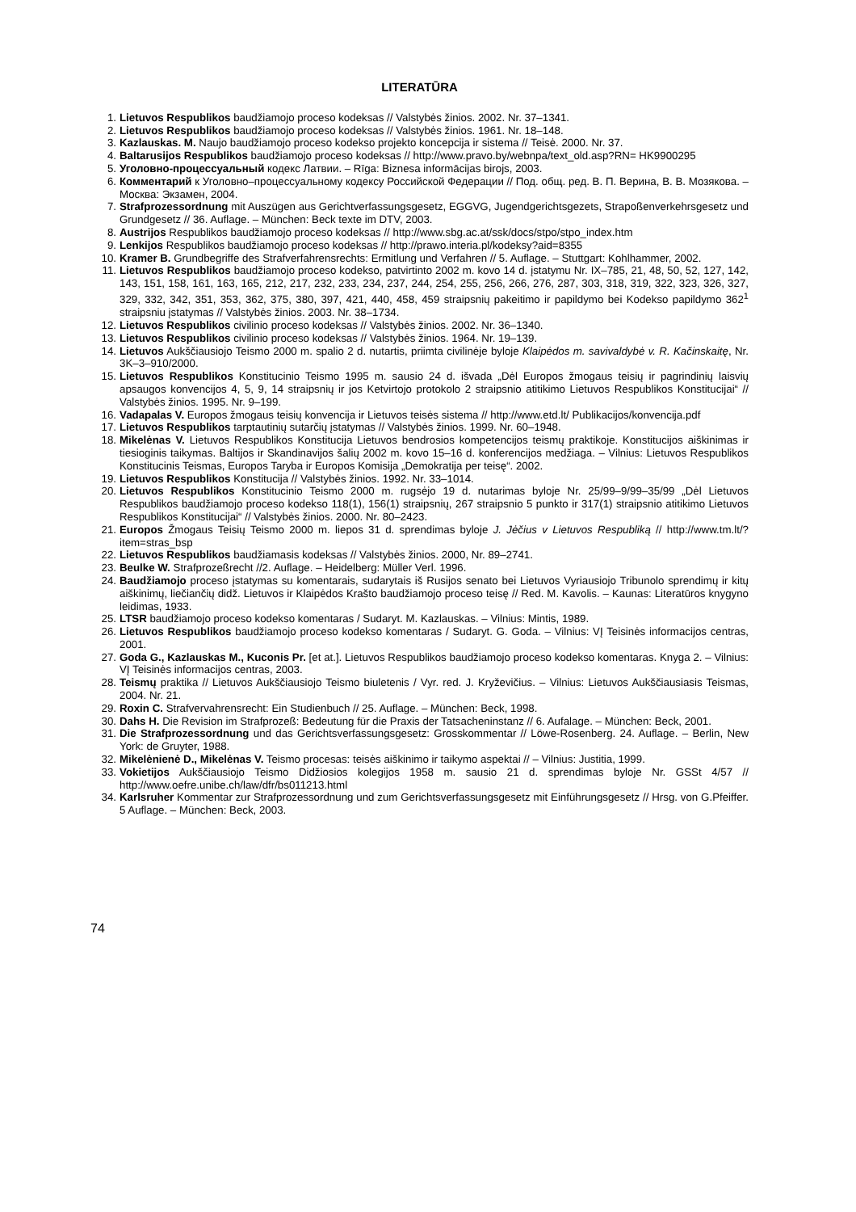LITERATŪRA
1. Lietuvos Respublikos baudžiamojo proceso kodeksas // Valstybės žinios. 2002. Nr. 37–1341.
2. Lietuvos Respublikos baudžiamojo proceso kodeksas // Valstybės žinios. 1961. Nr. 18–148.
3. Kazlauskas. M. Naujo baudžiamojo proceso kodekso projekto koncepcija ir sistema // Teisė. 2000. Nr. 37.
4. Baltarusijos Respublikos baudžiamojo proceso kodeksas // http://www.pravo.by/webnpa/text_old.asp?RN= HK9900295
5. Уголовно-процессуальный кодекс Латвии. – Rīga: Biznesa informācijas birojs, 2003.
6. Комментарий к Уголовно–процессуальному кодексу Российской Федерации // Под. общ. ред. В. П. Верина, В. В. Мозякова. – Москва: Экзамен, 2004.
7. Strafprozessordnung mit Auszügen aus Gerichtverfassungsgesetz, EGGVG, Jugendgerichtsgezets, Strapoßenverkehrsgesetz und Grundgesetz // 36. Auflage. – München: Beck texte im DTV, 2003.
8. Austrijos Respublikos baudžiamojo proceso kodeksas // http://www.sbg.ac.at/ssk/docs/stpo/stpo_index.htm
9. Lenkijos Respublikos baudžiamojo proceso kodeksas // http://prawo.interia.pl/kodeksy?aid=8355
10. Kramer B. Grundbegriffe des Strafverfahrensrechts: Ermitlung und Verfahren // 5. Auflage. – Stuttgart: Kohlhammer, 2002.
11. Lietuvos Respublikos baudžiamojo proceso kodekso, patvirtinto 2002 m. kovo 14 d. įstatymu Nr. IX–785, 21, 48, 50, 52, 127, 142, 143, 151, 158, 161, 163, 165, 212, 217, 232, 233, 234, 237, 244, 254, 255, 256, 266, 276, 287, 303, 318, 319, 322, 323, 326, 327, 329, 332, 342, 351, 353, 362, 375, 380, 397, 421, 440, 458, 459 straipsnių pakeitimo ir papildymo bei Kodekso papildymo 362<sup>1</sup> straipsniu įstatymas // Valstybės žinios. 2003. Nr. 38–1734.
12. Lietuvos Respublikos civilinio proceso kodeksas // Valstybės žinios. 2002. Nr. 36–1340.
13. Lietuvos Respublikos civilinio proceso kodeksas // Valstybės žinios. 1964. Nr. 19–139.
14. Lietuvos Aukščiausiojo Teismo 2000 m. spalio 2 d. nutartis, priimta civilinėje byloje Klaipėdos m. savivaldybė v. R. Kačinskaitę, Nr. 3K–3–910/2000.
15. Lietuvos Respublikos Konstitucinio Teismo 1995 m. sausio 24 d. išvada „Dėl Europos žmogaus teisių ir pagrindinių laisvių apsaugos konvencijos 4, 5, 9, 14 straipsnių ir jos Ketvirtojo protokolo 2 straipsnio atitikimo Lietuvos Respublikos Konstitucijai“ // Valstybės žinios. 1995. Nr. 9–199.
16. Vadapalas V. Europos žmogaus teisių konvencija ir Lietuvos teisės sistema // http://www.etd.lt/ Publikacijos/konvencija.pdf
17. Lietuvos Respublikos tarptautinių sutarčių įstatymas // Valstybės žinios. 1999. Nr. 60–1948.
18. Mikelėnas V. Lietuvos Respublikos Konstitucija Lietuvos bendrosios kompetencijos teismų praktikoje. Konstitucijos aiškinimas ir tiesioginis taikymas. Baltijos ir Skandinavijos šalių 2002 m. kovo 15–16 d. konferencijos medžiaga. – Vilnius: Lietuvos Respublikos Konstitucinis Teismas, Europos Taryba ir Europos Komisija „Demokratija per teisę“. 2002.
19. Lietuvos Respublikos Konstitucija // Valstybės žinios. 1992. Nr. 33–1014.
20. Lietuvos Respublikos Konstitucinio Teismo 2000 m. rugsėjo 19 d. nutarimas byloje Nr. 25/99–9/99–35/99 „Dėl Lietuvos Respublikos baudžiamojo proceso kodekso 118(1), 156(1) straipsnių, 267 straipsnio 5 punkto ir 317(1) straipsnio atitikimo Lietuvos Respublikos Konstitucijai“ // Valstybės žinios. 2000. Nr. 80–2423.
21. Europos Žmogaus Teisių Teismo 2000 m. liepos 31 d. sprendimas byloje J. Jėčius v Lietuvos Respubliką // http://www.tm.lt/?item=stras_bsp
22. Lietuvos Respublikos baudžiamasis kodeksas // Valstybės žinios. 2000, Nr. 89–2741.
23. Beulke W. Strafprozeßrecht //2. Auflage. – Heidelberg: Müller Verl. 1996.
24. Baudžiamojo proceso įstatymas su komentarais, sudarytais iš Rusijos senato bei Lietuvos Vyriausiojo Tribunolo sprendimų ir kitų aiškinimų, liečiančių didž. Lietuvos ir Klaipėdos Krašto baudžiamojo proceso teisę // Red. M. Kavolis. – Kaunas: Literatūros knygyno leidimas, 1933.
25. LTSR baudžiamojo proceso kodekso komentaras / Sudaryt. M. Kazlauskas. – Vilnius: Mintis, 1989.
26. Lietuvos Respublikos baudžiamojo proceso kodekso komentaras / Sudaryt. G. Goda. – Vilnius: VĮ Teisinės informacijos centras, 2001.
27. Goda G., Kazlauskas M., Kuconis Pr. [et at.]. Lietuvos Respublikos baudžiamojo proceso kodekso komentaras. Knyga 2. – Vilnius: VĮ Teisinės informacijos centras, 2003.
28. Teismų praktika // Lietuvos Aukščiausiojo Teismo biuletenis / Vyr. red. J. Kryževičius. – Vilnius: Lietuvos Aukščiausiasis Teismas, 2004. Nr. 21.
29. Roxin C. Strafvervahrensrecht: Ein Studienbuch // 25. Auflage. – München: Beck, 1998.
30. Dahs H. Die Revision im Strafprozeß: Bedeutung für die Praxis der Tatsacheninstanz // 6. Aufalage. – München: Beck, 2001.
31. Die Strafprozessordnung und das Gerichtsverfassungsgesetz: Grosskommentar // Löwe-Rosenberg. 24. Auflage. – Berlin, New York: de Gruyter, 1988.
32. Mikelėnienė D., Mikelėnas V. Teismo procesas: teisės aiškinimo ir taikymo aspektai // – Vilnius: Justitia, 1999.
33. Vokietijos Aukščiausiojo Teismo Didžiosios kolegijos 1958 m. sausio 21 d. sprendimas byloje Nr. GSSt 4/57 // http://www.oefre.unibe.ch/law/dfr/bs011213.html
34. Karlsruher Kommentar zur Strafprozessordnung und zum Gerichtsverfassungsgesetz mit Einführungsgesetz // Hrsg. von G.Pfeiffer. 5 Auflage. – München: Beck, 2003.
74